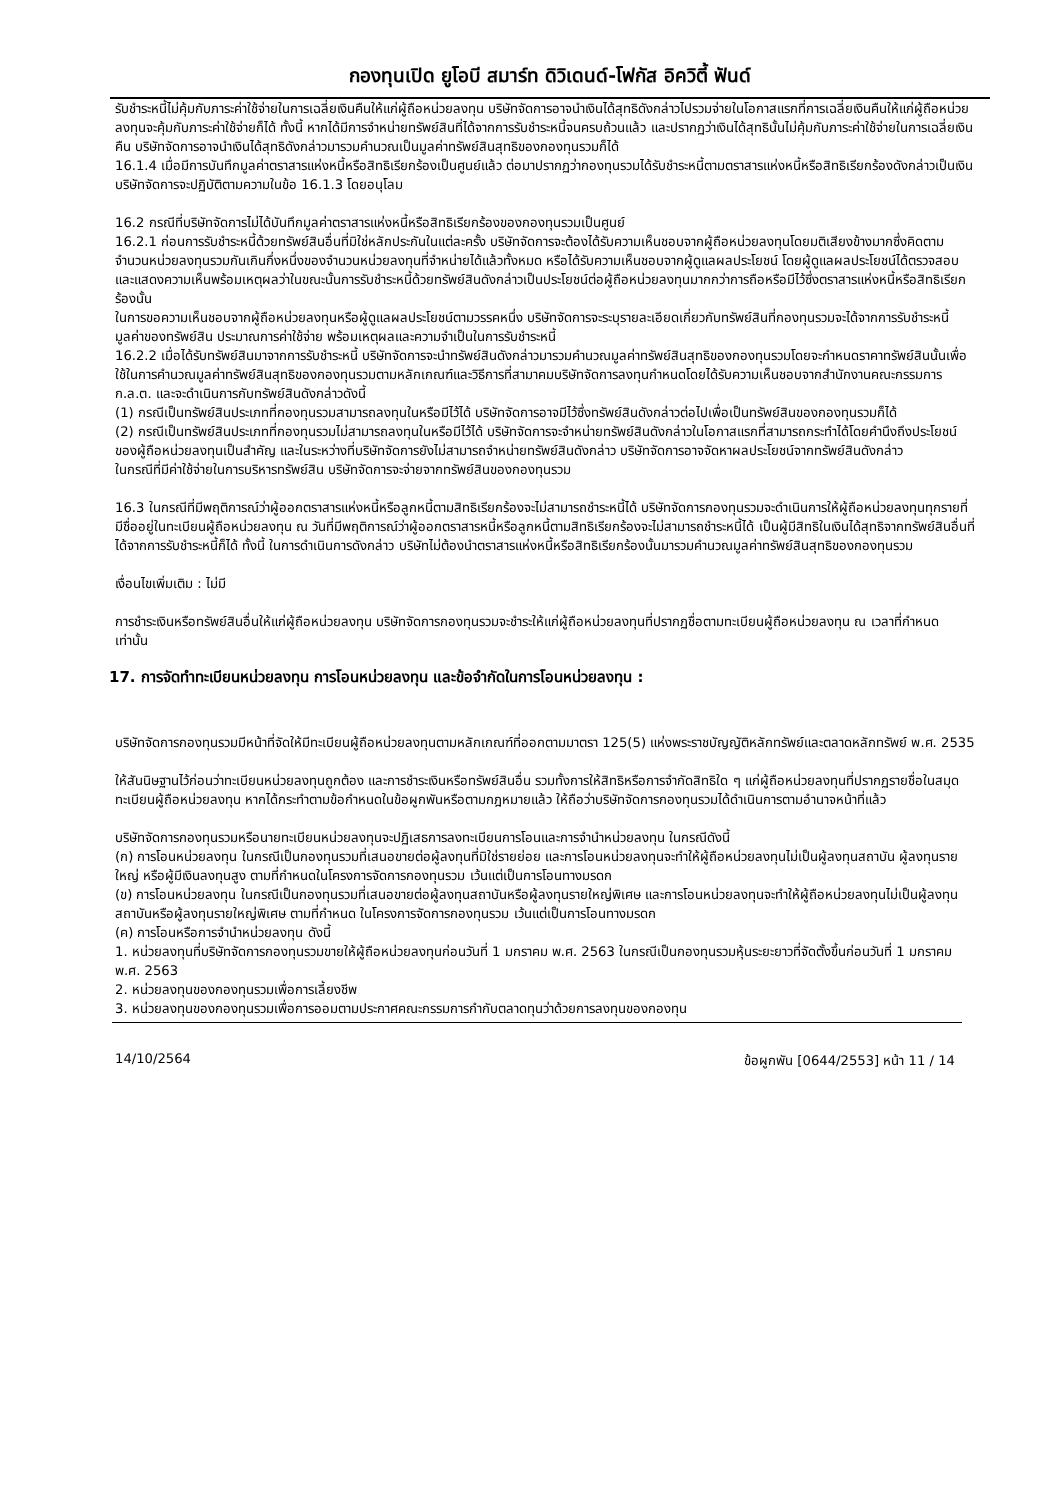กองทุนเปิด ยูโอบี สมาร์ท ดิวิเดนด์-โฟกัส อิควิตี้ ฟันด์
รับชำระหนี้ไม่คุ้มกับภาระค่าใช้จ่ายในการเฉลี่ยเงินคืนให้แก่ผู้ถือหน่วยลงทุน บริษัทจัดการอาจนำเงินได้สุทธิดังกล่าวไปรวมจ่ายในโอกาสแรกที่การเฉลี่ยเงินคืนให้แก่ผู้ถือหน่วยลงทุนจะคุ้มกับภาระค่าใช้จ่ายก็ได้ ทั้งนี้ หากได้มีการจำหน่ายทรัพย์สินที่ได้จากการรับชำระหนี้จนครบถ้วนแล้ว และปรากฏว่าเงินได้สุทธินั้นไม่คุ้มกับภาระค่าใช้จ่ายในการเฉลี่ยเงินคืน บริษัทจัดการอาจนำเงินได้สุทธิดังกล่าวมารวมคำนวณเป็นมูลค่าทรัพย์สินสุทธิของกองทุนรวมก็ได้
16.1.4 เมื่อมีการบันทึกมูลค่าตราสารแห่งหนี้หรือสิทธิเรียกร้องเป็นศูนย์แล้ว ต่อมาปรากฏว่ากองทุนรวมได้รับชำระหนี้ตามตราสารแห่งหนี้หรือสิทธิเรียกร้องดังกล่าวเป็นเงิน บริษัทจัดการจะปฏิบัติตามความในข้อ 16.1.3 โดยอนุโลม
16.2 กรณีที่บริษัทจัดการไม่ได้บันทึกมูลค่าตราสารแห่งหนี้หรือสิทธิเรียกร้องของกองทุนรวมเป็นศูนย์
16.2.1 ก่อนการรับชำระหนี้ด้วยทรัพย์สินอื่นที่มิใช่หลักประกันในแต่ละครั้ง บริษัทจัดการจะต้องได้รับความเห็นชอบจากผู้ถือหน่วยลงทุนโดยมติเสียงข้างมากซึ่งคิดตามจำนวนหน่วยลงทุนรวมกันเกินกึ่งหนึ่งของจำนวนหน่วยลงทุนที่จำหน่ายได้แล้วทั้งหมด หรือได้รับความเห็นชอบจากผู้ดูแลผลประโยชน์ โดยผู้ดูแลผลประโยชน์ได้ตรวจสอบและแสดงความเห็นพร้อมเหตุผลว่าในขณะนั้นการรับชำระหนี้ด้วยทรัพย์สินดังกล่าวเป็นประโยชน์ต่อผู้ถือหน่วยลงทุนมากกว่าการถือหรือมีไว้ซึ่งตราสารแห่งหนี้หรือสิทธิเรียกร้องนั้น
ในการขอความเห็นชอบจากผู้ถือหน่วยลงทุนหรือผู้ดูแลผลประโยชน์ตามวรรคหนึ่ง บริษัทจัดการจะระบุรายละเอียดเกี่ยวกับทรัพย์สินที่กองทุนรวมจะได้จากการรับชำระหนี้ มูลค่าของทรัพย์สิน ประมาณการค่าใช้จ่าย พร้อมเหตุผลและความจำเป็นในการรับชำระหนี้
16.2.2 เมื่อได้รับทรัพย์สินมาจากการรับชำระหนี้ บริษัทจัดการจะนำทรัพย์สินดังกล่าวมารวมคำนวณมูลค่าทรัพย์สินสุทธิของกองทุนรวมโดยจะกำหนดราคาทรัพย์สินนั้นเพื่อใช้ในการคำนวณมูลค่าทรัพย์สินสุทธิของกองทุนรวมตามหลักเกณฑ์และวิธีการที่สามาคมบริษัทจัดการลงทุนกำหนดโดยได้รับความเห็นชอบจากสำนักงานคณะกรรมการ ก.ล.ต. และจะดำเนินการกับทรัพย์สินดังกล่าวดังนี้
(1) กรณีเป็นทรัพย์สินประเภทที่กองทุนรวมสามารถลงทุนในหรือมีไว้ได้ บริษัทจัดการอาจมีไว้ซึ่งทรัพย์สินดังกล่าวต่อไปเพื่อเป็นทรัพย์สินของกองทุนรวมก็ได้
(2) กรณีเป็นทรัพย์สินประเภทที่กองทุนรวมไม่สามารถลงทุนในหรือมีไว้ได้ บริษัทจัดการจะจำหน่ายทรัพย์สินดังกล่าวในโอกาสแรกที่สามารถกระทำได้โดยคำนึงถึงประโยชน์ของผู้ถือหน่วยลงทุนเป็นสำคัญ และในระหว่างที่บริษัทจัดการยังไม่สามารถจำหน่ายทรัพย์สินดังกล่าว บริษัทจัดการอาจจัดหาผลประโยชน์จากทรัพย์สินดังกล่าว
ในกรณีที่มีค่าใช้จ่ายในการบริหารทรัพย์สิน บริษัทจัดการจะจ่ายจากทรัพย์สินของกองทุนรวม
16.3 ในกรณีที่มีพฤติการณ์ว่าผู้ออกตราสารแห่งหนี้หรือลูกหนี้ตามสิทธิเรียกร้องจะไม่สามารถชำระหนี้ได้ บริษัทจัดการกองทุนรวมจะดำเนินการให้ผู้ถือหน่วยลงทุนทุกรายที่มีชื่ออยู่ในทะเบียนผู้ถือหน่วยลงทุน ณ วันที่มีพฤติการณ์ว่าผู้ออกตราสารหนี้หรือลูกหนี้ตามสิทธิเรียกร้องจะไม่สามารถชำระหนี้ได้ เป็นผู้มีสิทธิในเงินได้สุทธิจากทรัพย์สินอื่นที่ได้จากการรับชำระหนี้ก็ได้ ทั้งนี้ ในการดำเนินการดังกล่าว บริษัทไม่ต้องนำตราสารแห่งหนี้หรือสิทธิเรียกร้องนั้นมารวมคำนวณมูลค่าทรัพย์สินสุทธิของกองทุนรวม
เงื่อนไขเพิ่มเติม : ไม่มี
การชำระเงินหรือทรัพย์สินอื่นให้แก่ผู้ถือหน่วยลงทุน บริษัทจัดการกองทุนรวมจะชำระให้แก่ผู้ถือหน่วยลงทุนที่ปรากฏชื่อตามทะเบียนผู้ถือหน่วยลงทุน ณ เวลาที่กำหนด เท่านั้น
17. การจัดทำทะเบียนหน่วยลงทุน การโอนหน่วยลงทุน และข้อจำกัดในการโอนหน่วยลงทุน :
บริษัทจัดการกองทุนรวมมีหน้าที่จัดให้มีทะเบียนผู้ถือหน่วยลงทุนตามหลักเกณฑ์ที่ออกตามมาตรา 125(5) แห่งพระราชบัญญัติหลักทรัพย์และตลาดหลักทรัพย์ พ.ศ. 2535
ให้สันนิษฐานไว้ก่อนว่าทะเบียนหน่วยลงทุนถูกต้อง และการชำระเงินหรือทรัพย์สินอื่น รวมทั้งการให้สิทธิหรือการจำกัดสิทธิใด ๆ แก่ผู้ถือหน่วยลงทุนที่ปรากฏรายชื่อในสมุดทะเบียนผู้ถือหน่วยลงทุน หากได้กระทำตามข้อกำหนดในข้อผูกพันหรือตามกฎหมายแล้ว ให้ถือว่าบริษัทจัดการกองทุนรวมได้ดำเนินการตามอำนาจหน้าที่แล้ว
บริษัทจัดการกองทุนรวมหรือนายทะเบียนหน่วยลงทุนจะปฏิเสธการลงทะเบียนการโอนและการจำนำหน่วยลงทุน ในกรณีดังนี้
(ก) การโอนหน่วยลงทุน ในกรณีเป็นกองทุนรวมที่เสนอขายต่อผู้ลงทุนที่มิใช่รายย่อย และการโอนหน่วยลงทุนจะทำให้ผู้ถือหน่วยลงทุนไม่เป็นผู้ลงทุนสถาบัน ผู้ลงทุนรายใหญ่ หรือผู้มีเงินลงทุนสูง ตามที่กำหนดในโครงการจัดการกองทุนรวม เว้นแต่เป็นการโอนทางมรดก
(ข) การโอนหน่วยลงทุน ในกรณีเป็นกองทุนรวมที่เสนอขายต่อผู้ลงทุนสถาบันหรือผู้ลงทุนรายใหญ่พิเศษ และการโอนหน่วยลงทุนจะทำให้ผู้ถือหน่วยลงทุนไม่เป็นผู้ลงทุนสถาบันหรือผู้ลงทุนรายใหญ่พิเศษ ตามที่กำหนด ในโครงการจัดการกองทุนรวม เว้นแต่เป็นการโอนทางมรดก
(ค) การโอนหรือการจำนำหน่วยลงทุน ดังนี้
1. หน่วยลงทุนที่บริษัทจัดการกองทุนรวมขายให้ผู้ถือหน่วยลงทุนก่อนวันที่ 1 มกราคม พ.ศ. 2563 ในกรณีเป็นกองทุนรวมหุ้นระยะยาวที่จัดตั้งขึ้นก่อนวันที่ 1 มกราคม พ.ศ. 2563
2. หน่วยลงทุนของกองทุนรวมเพื่อการเลี้ยงชีพ
3. หน่วยลงทุนของกองทุนรวมเพื่อการออมตามประกาศคณะกรรมการกำกับตลาดทุนว่าด้วยการลงทุนของกองทุน
14/10/2564 ข้อผูกพัน [0644/2553] หน้า 11 / 14